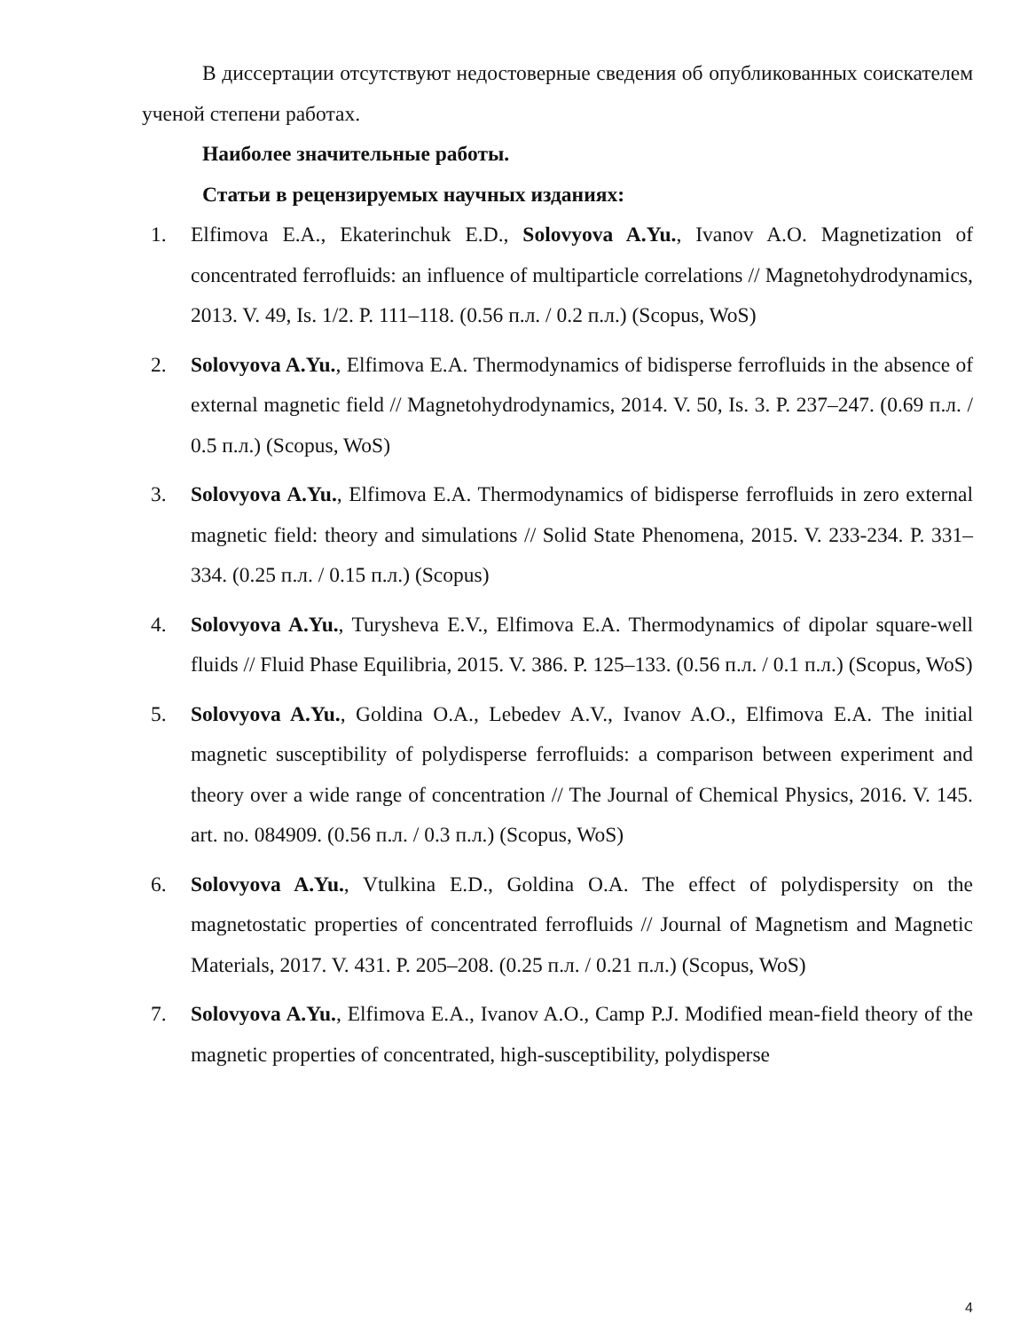В диссертации отсутствуют недостоверные сведения об опубликованных соискателем ученой степени работах.
Наиболее значительные работы.
Статьи в рецензируемых научных изданиях:
1. Elfimova E.A., Ekaterinchuk E.D., Solovyova A.Yu., Ivanov A.O. Magnetization of concentrated ferrofluids: an influence of multiparticle correlations // Magnetohydrodynamics, 2013. V. 49, Is. 1/2. P. 111–118. (0.56 п.л. / 0.2 п.л.) (Scopus, WoS)
2. Solovyova A.Yu., Elfimova E.A. Thermodynamics of bidisperse ferrofluids in the absence of external magnetic field // Magnetohydrodynamics, 2014. V. 50, Is. 3. P. 237–247. (0.69 п.л. / 0.5 п.л.) (Scopus, WoS)
3. Solovyova A.Yu., Elfimova E.A. Thermodynamics of bidisperse ferrofluids in zero external magnetic field: theory and simulations // Solid State Phenomena, 2015. V. 233-234. P. 331–334. (0.25 п.л. / 0.15 п.л.) (Scopus)
4. Solovyova A.Yu., Turysheva E.V., Elfimova E.A. Thermodynamics of dipolar square-well fluids // Fluid Phase Equilibria, 2015. V. 386. P. 125–133. (0.56 п.л. / 0.1 п.л.) (Scopus, WoS)
5. Solovyova A.Yu., Goldina O.A., Lebedev A.V., Ivanov A.O., Elfimova E.A. The initial magnetic susceptibility of polydisperse ferrofluids: a comparison between experiment and theory over a wide range of concentration // The Journal of Chemical Physics, 2016. V. 145. art. no. 084909. (0.56 п.л. / 0.3 п.л.) (Scopus, WoS)
6. Solovyova A.Yu., Vtulkina E.D., Goldina O.A. The effect of polydispersity on the magnetostatic properties of concentrated ferrofluids // Journal of Magnetism and Magnetic Materials, 2017. V. 431. P. 205–208. (0.25 п.л. / 0.21 п.л.) (Scopus, WoS)
7. Solovyova A.Yu., Elfimova E.A., Ivanov A.O., Camp P.J. Modified mean-field theory of the magnetic properties of concentrated, high-susceptibility, polydisperse
4